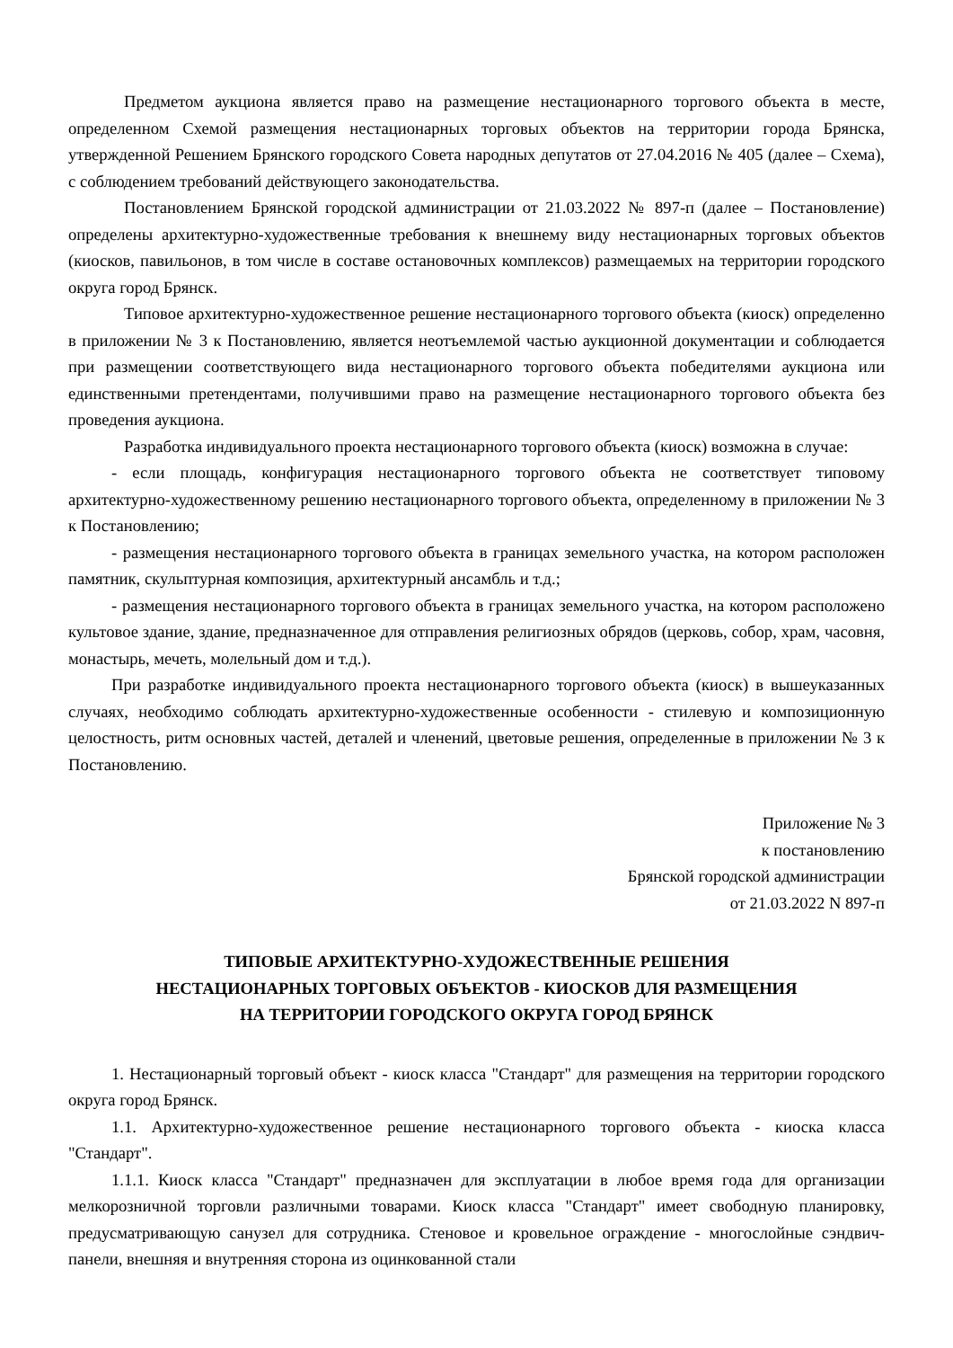Предметом аукциона является право на размещение нестационарного торгового объекта в месте, определенном Схемой размещения нестационарных торговых объектов на территории города Брянска, утвержденной Решением Брянского городского Совета народных депутатов от 27.04.2016 № 405 (далее – Схема), с соблюдением требований действующего законодательства.
Постановлением Брянской городской администрации от 21.03.2022 № 897-п (далее – Постановление) определены архитектурно-художественные требования к внешнему виду нестационарных торговых объектов (киосков, павильонов, в том числе в составе остановочных комплексов) размещаемых на территории городского округа город Брянск.
Типовое архитектурно-художественное решение нестационарного торгового объекта (киоск) определенно в приложении № 3 к Постановлению, является неотъемлемой частью аукционной документации и соблюдается при размещении соответствующего вида нестационарного торгового объекта победителями аукциона или единственными претендентами, получившими право на размещение нестационарного торгового объекта без проведения аукциона.
Разработка индивидуального проекта нестационарного торгового объекта (киоск) возможна в случае:
- если площадь, конфигурация нестационарного торгового объекта не соответствует типовому архитектурно-художественному решению нестационарного торгового объекта, определенному в приложении № 3 к Постановлению;
- размещения нестационарного торгового объекта в границах земельного участка, на котором расположен памятник, скульптурная композиция, архитектурный ансамбль и т.д.;
- размещения нестационарного торгового объекта в границах земельного участка, на котором расположено культовое здание, здание, предназначенное для отправления религиозных обрядов (церковь, собор, храм, часовня, монастырь, мечеть, молельный дом и т.д.).
При разработке индивидуального проекта нестационарного торгового объекта (киоск) в вышеуказанных случаях, необходимо соблюдать архитектурно-художественные особенности - стилевую и композиционную целостность, ритм основных частей, деталей и членений, цветовые решения, определенные в приложении № 3 к Постановлению.
Приложение № 3
к постановлению
Брянской городской администрации
от 21.03.2022 N 897-п
ТИПОВЫЕ АРХИТЕКТУРНО-ХУДОЖЕСТВЕННЫЕ РЕШЕНИЯ
НЕСТАЦИОНАРНЫХ ТОРГОВЫХ ОБЪЕКТОВ - КИОСКОВ ДЛЯ РАЗМЕЩЕНИЯ
НА ТЕРРИТОРИИ ГОРОДСКОГО ОКРУГА ГОРОД БРЯНСК
1. Нестационарный торговый объект - киоск класса "Стандарт" для размещения на территории городского округа город Брянск.
1.1. Архитектурно-художественное решение нестационарного торгового объекта - киоска класса "Стандарт".
1.1.1. Киоск класса "Стандарт" предназначен для эксплуатации в любое время года для организации мелкорозничной торговли различными товарами. Киоск класса "Стандарт" имеет свободную планировку, предусматривающую санузел для сотрудника. Стеновое и кровельное ограждение - многослойные сэндвич-панели, внешняя и внутренняя сторона из оцинкованной стали